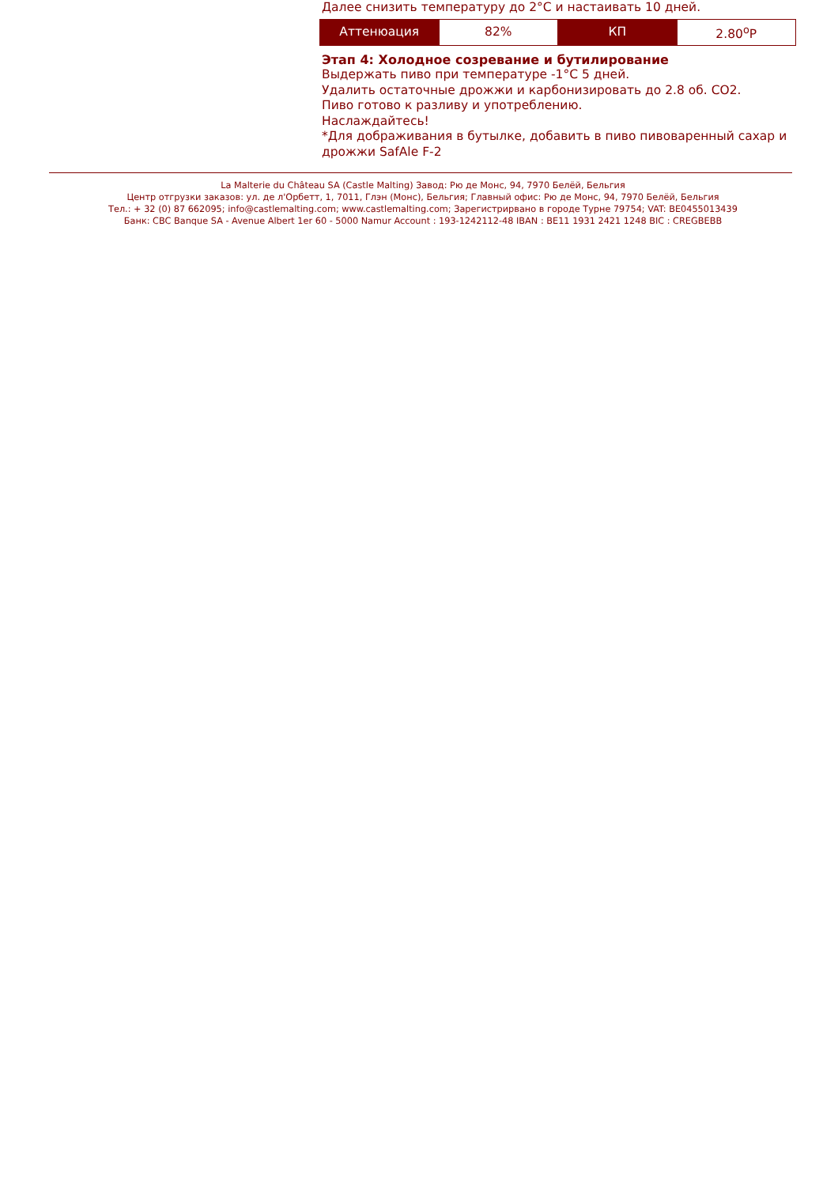Далее снизить температуру до 2°C и настаивать 10 дней.
| Аттенюация | 82% | КП | 2.80<sup>o</sup>P |
Этап 4: Холодное созревание и бутилирование
Выдержать пиво при температуре -1°C 5 дней.
Удалить остаточные дрожжи и карбонизировать до 2.8 об. CO2.
Пиво готово к разливу и употреблению.
Наслаждайтесь!
*Для дображивания в бутылке, добавить в пиво пивоваренный сахар и дрожжи SafAle F-2
La Malterie du Château SA (Castle Malting) Завод: Рю де Монс, 94, 7970 Белёй, Бельгия
Центр отгрузки заказов: ул. де л'Орбетт, 1, 7011, Глэн (Монс), Бельгия; Главный офис: Рю де Монс, 94, 7970 Белёй, Бельгия
Тел.: + 32 (0) 87 662095; info@castlemalting.com; www.castlemalting.com; Зарегистрирвано в городе Турне 79754; VAT: BE0455013439
Банк: CBC Banque SA - Avenue Albert 1er 60 - 5000 Namur Account : 193-1242112-48 IBAN : BE11 1931 2421 1248 BIC : CREGBEBB